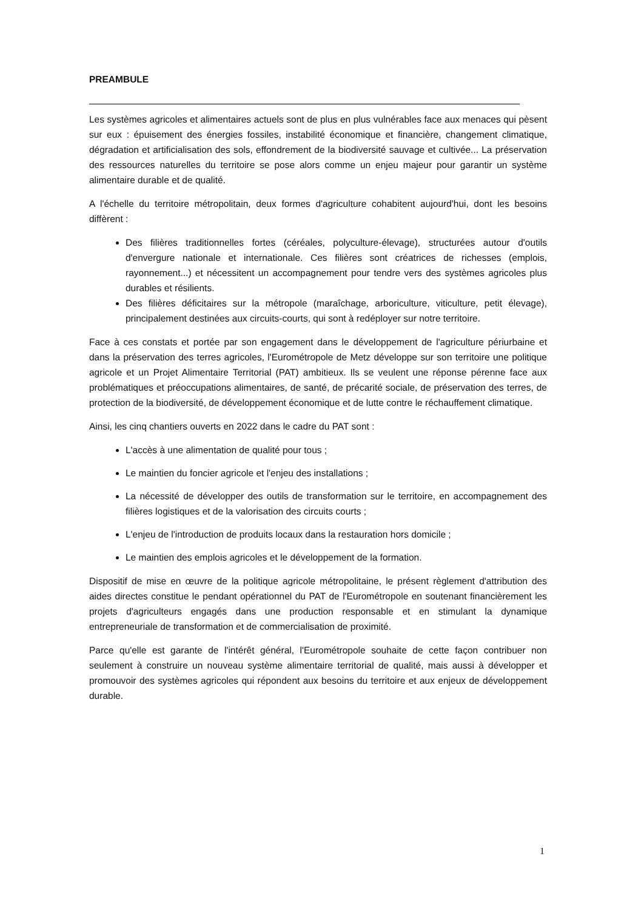PREAMBULE
Les systèmes agricoles et alimentaires actuels sont de plus en plus vulnérables face aux menaces qui pèsent sur eux : épuisement des énergies fossiles, instabilité économique et financière, changement climatique, dégradation et artificialisation des sols, effondrement de la biodiversité sauvage et cultivée... La préservation des ressources naturelles du territoire se pose alors comme un enjeu majeur pour garantir un système alimentaire durable et de qualité.
A l'échelle du territoire métropolitain, deux formes d'agriculture cohabitent aujourd'hui, dont les besoins diffèrent :
Des filières traditionnelles fortes (céréales, polyculture-élevage), structurées autour d'outils d'envergure nationale et internationale. Ces filières sont créatrices de richesses (emplois, rayonnement...) et nécessitent un accompagnement pour tendre vers des systèmes agricoles plus durables et résilients.
Des filières déficitaires sur la métropole (maraîchage, arboriculture, viticulture, petit élevage), principalement destinées aux circuits-courts, qui sont à redéployer sur notre territoire.
Face à ces constats et portée par son engagement dans le développement de l'agriculture périurbaine et dans la préservation des terres agricoles, l'Eurométropole de Metz développe sur son territoire une politique agricole et un Projet Alimentaire Territorial (PAT) ambitieux. Ils se veulent une réponse pérenne face aux problématiques et préoccupations alimentaires, de santé, de précarité sociale, de préservation des terres, de protection de la biodiversité, de développement économique et de lutte contre le réchauffement climatique.
Ainsi, les cinq chantiers ouverts en 2022 dans le cadre du PAT sont :
L'accès à une alimentation de qualité pour tous ;
Le maintien du foncier agricole et l'enjeu des installations ;
La nécessité de développer des outils de transformation sur le territoire, en accompagnement des filières logistiques et de la valorisation des circuits courts ;
L'enjeu de l'introduction de produits locaux dans la restauration hors domicile ;
Le maintien des emplois agricoles et le développement de la formation.
Dispositif de mise en œuvre de la politique agricole métropolitaine, le présent règlement d'attribution des aides directes constitue le pendant opérationnel du PAT de l'Eurométropole en soutenant financièrement les projets d'agriculteurs engagés dans une production responsable et en stimulant la dynamique entrepreneuriale de transformation et de commercialisation de proximité.
Parce qu'elle est garante de l'intérêt général, l'Eurométropole souhaite de cette façon contribuer non seulement à construire un nouveau système alimentaire territorial de qualité, mais aussi à développer et promouvoir des systèmes agricoles qui répondent aux besoins du territoire et aux enjeux de développement durable.
1